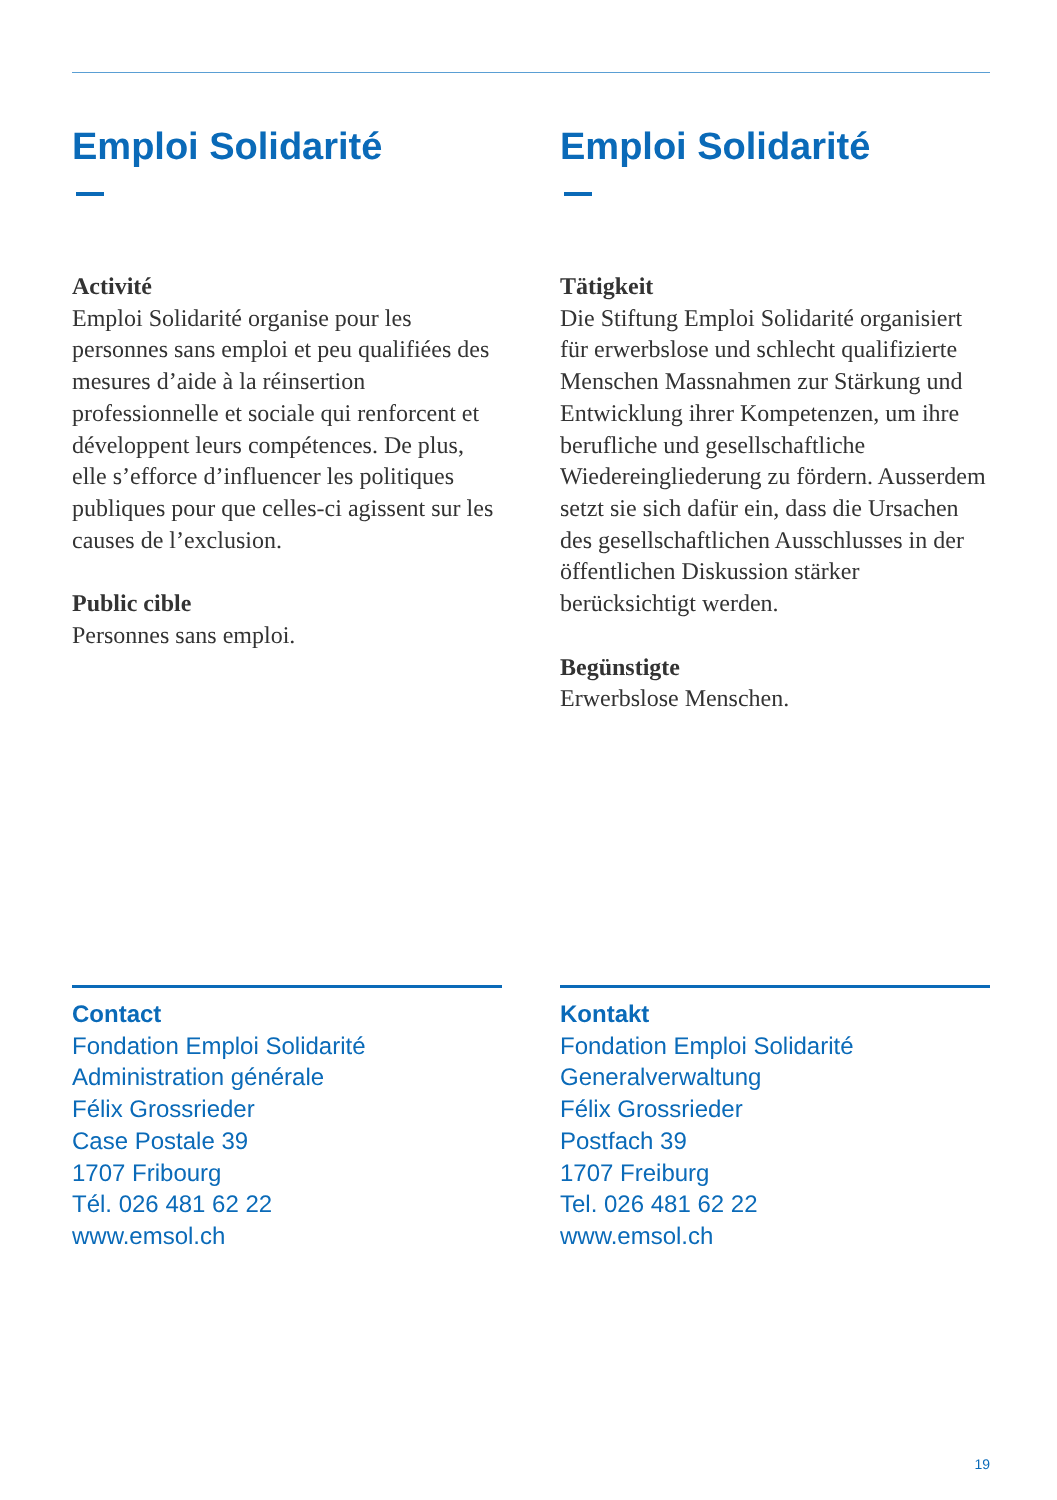Emploi Solidarité
Activité
Emploi Solidarité organise pour les personnes sans emploi et peu qualifiées des mesures d’aide à la réinsertion professionnelle et sociale qui renforcent et développent leurs compétences. De plus, elle s’efforce d’influencer les politiques publiques pour que celles-ci agissent sur les causes de l’exclusion.
Public cible
Personnes sans emploi.
Emploi Solidarité
Tätigkeit
Die Stiftung Emploi Solidarité organisiert für erwerbslose und schlecht qualifizierte Menschen Massnahmen zur Stärkung und Entwicklung ihrer Kompetenzen, um ihre berufliche und gesellschaftliche Wiedereingliederung zu fördern. Ausserdem setzt sie sich dafür ein, dass die Ursachen des gesellschaftlichen Ausschlusses in der öffentlichen Diskussion stärker berücksichtigt werden.
Begünstigte
Erwerbslose Menschen.
Contact
Fondation Emploi Solidarité
Administration générale
Félix Grossrieder
Case Postale 39
1707 Fribourg
Tél. 026 481 62 22
www.emsol.ch
Kontakt
Fondation Emploi Solidarité
Generalverwaltung
Félix Grossrieder
Postfach 39
1707 Freiburg
Tel. 026 481 62 22
www.emsol.ch
19